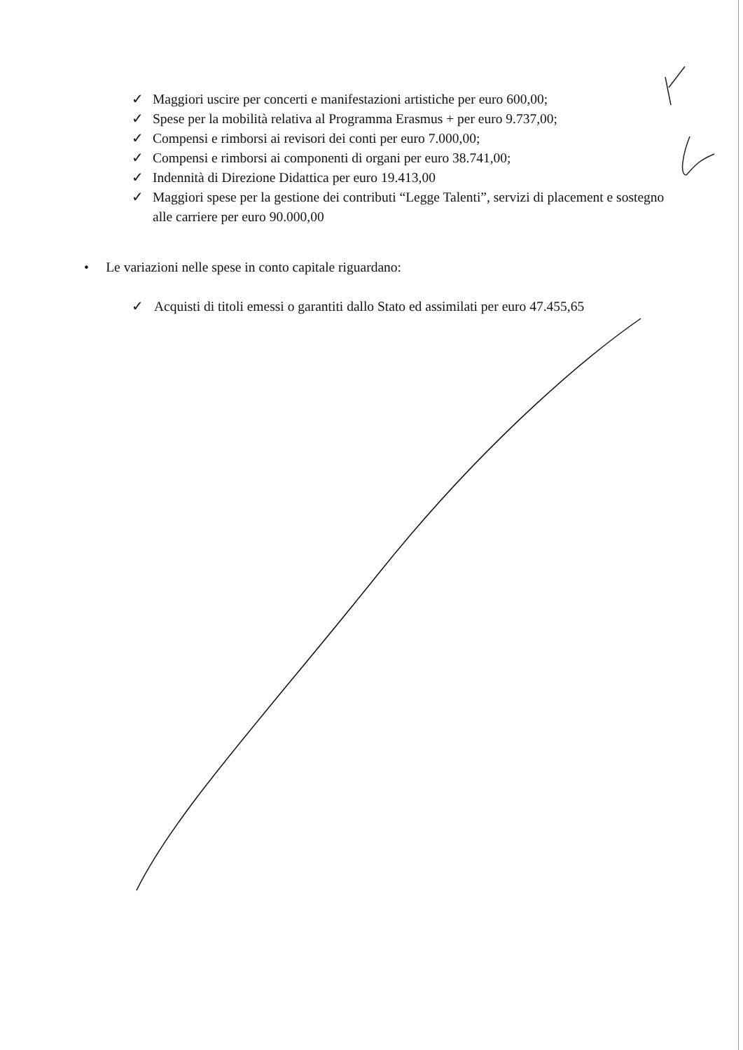✓ Maggiori uscire per concerti e manifestazioni artistiche per euro 600,00;
✓ Spese per la mobilità relativa al Programma Erasmus + per euro 9.737,00;
✓ Compensi e rimborsi ai revisori dei conti per euro 7.000,00;
✓ Compensi e rimborsi ai componenti di organi per euro 38.741,00;
✓ Indennità di Direzione Didattica per euro 19.413,00
✓ Maggiori spese per la gestione dei contributi “Legge Talenti”, servizi di placement e sostegno alle carriere per euro 90.000,00
• Le variazioni nelle spese in conto capitale riguardano:
✓ Acquisti di titoli emessi o garantiti dallo Stato ed assimilati per euro 47.455,65